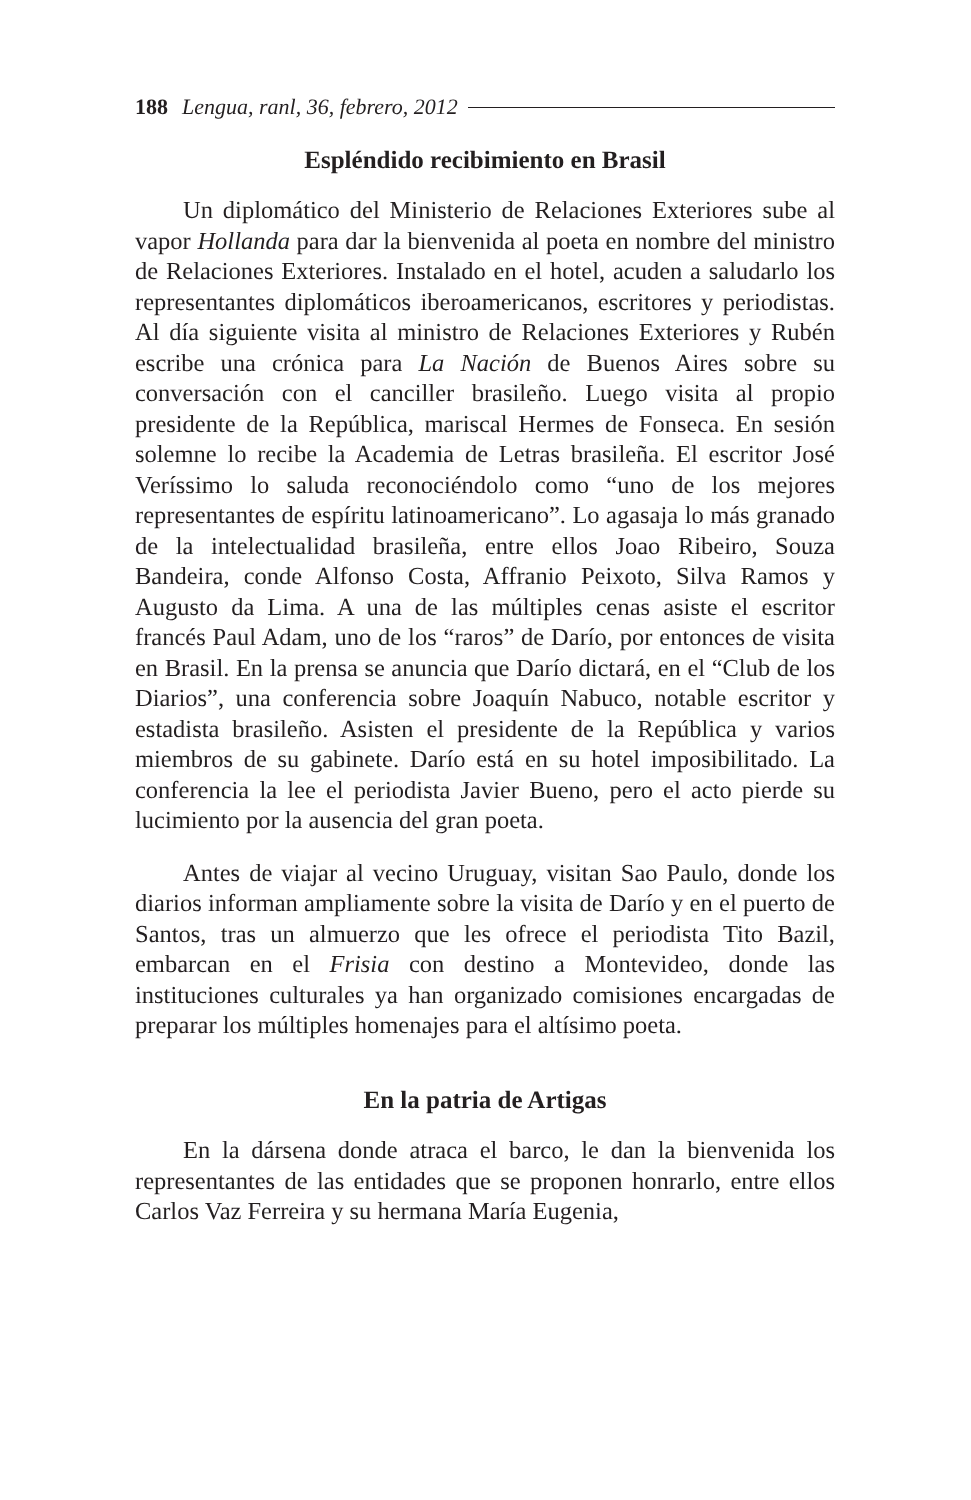188 Lengua, ranl, 36, febrero, 2012
Espléndido recibimiento en Brasil
Un diplomático del Ministerio de Relaciones Exteriores sube al vapor Hollanda para dar la bienvenida al poeta en nombre del ministro de Relaciones Exteriores. Instalado en el hotel, acuden a saludarlo los representantes diplomáticos iberoamericanos, escritores y periodistas. Al día siguiente visita al ministro de Relaciones Exteriores y Rubén escribe una crónica para La Nación de Buenos Aires sobre su conversación con el canciller brasileño. Luego visita al propio presidente de la República, mariscal Hermes de Fonseca. En sesión solemne lo recibe la Academia de Letras brasileña. El escritor José Veríssimo lo saluda reconociéndolo como “uno de los mejores representantes de espíritu latinoamericano”. Lo agasaja lo más granado de la intelectualidad brasileña, entre ellos Joao Ribeiro, Souza Bandeira, conde Alfonso Costa, Affranio Peixoto, Silva Ramos y Augusto da Lima. A una de las múltiples cenas asiste el escritor francés Paul Adam, uno de los “raros” de Darío, por entonces de visita en Brasil. En la prensa se anuncia que Darío dictará, en el “Club de los Diarios”, una conferencia sobre Joaquín Nabuco, notable escritor y estadista brasileño. Asisten el presidente de la República y varios miembros de su gabinete. Darío está en su hotel imposibilitado. La conferencia la lee el periodista Javier Bueno, pero el acto pierde su lucimiento por la ausencia del gran poeta.
Antes de viajar al vecino Uruguay, visitan Sao Paulo, donde los diarios informan ampliamente sobre la visita de Darío y en el puerto de Santos, tras un almuerzo que les ofrece el periodista Tito Bazil, embarcan en el Frisia con destino a Montevideo, donde las instituciones culturales ya han organizado comisiones encargadas de preparar los múltiples homenajes para el altísimo poeta.
En la patria de Artigas
En la dársena donde atraca el barco, le dan la bienvenida los representantes de las entidades que se proponen honrarlo, entre ellos Carlos Vaz Ferreira y su hermana María Eugenia,